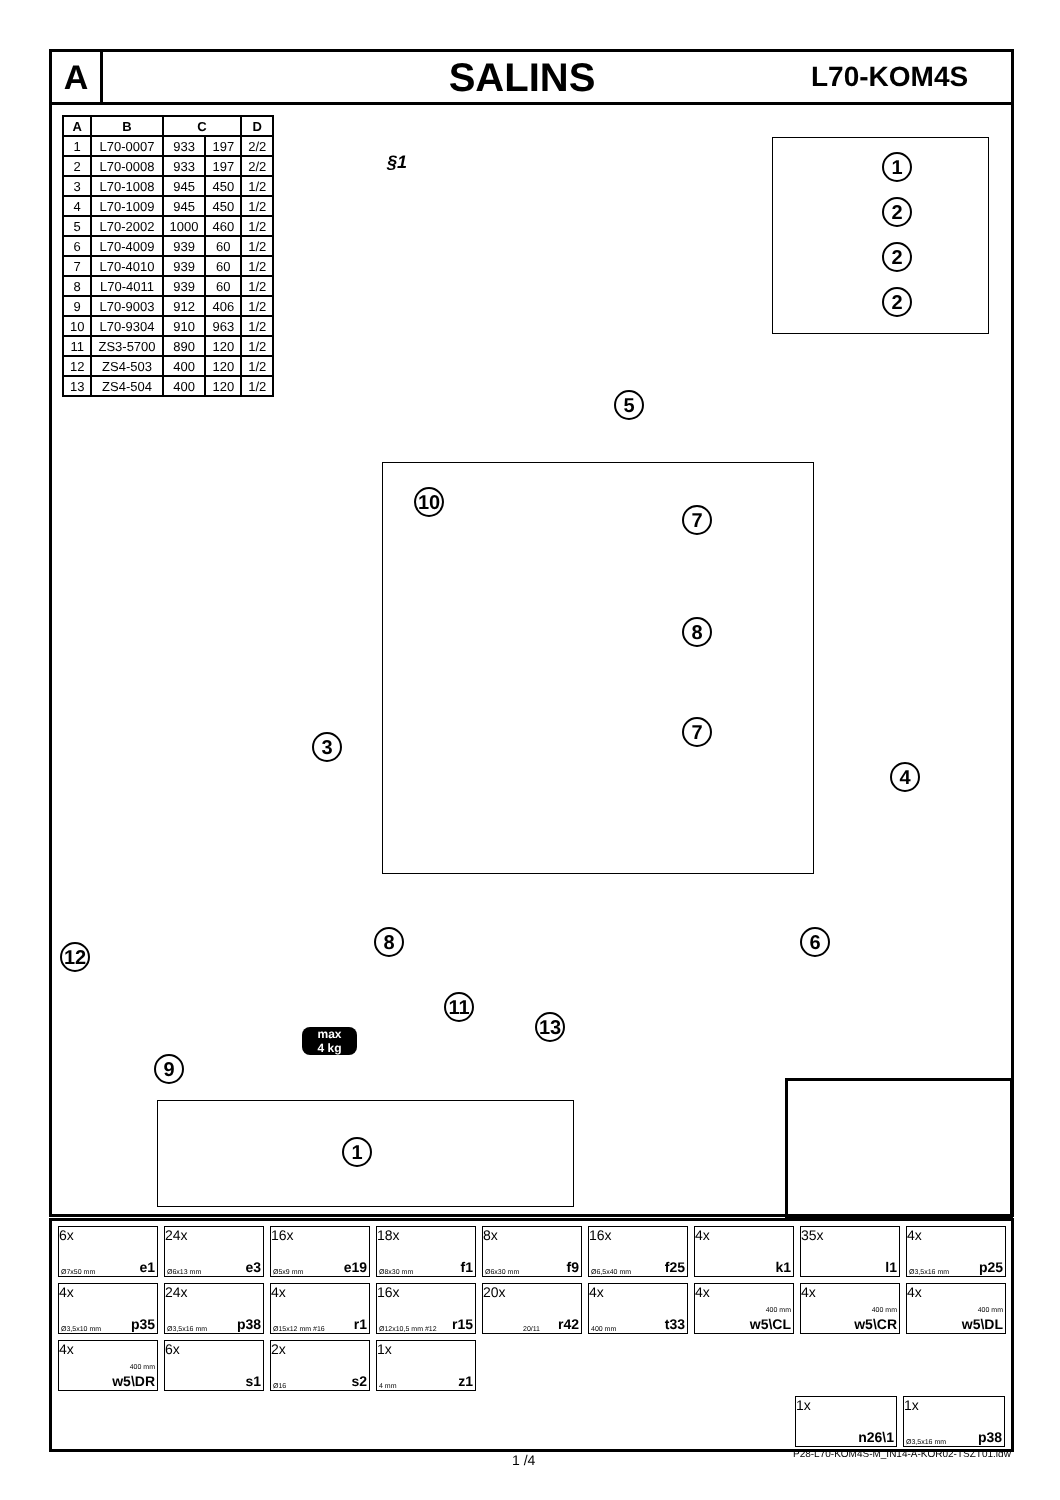A
SALINS
L70-KOM4S
| A | B | C | | D |
| --- | --- | --- | --- | --- |
| 1 | L70-0007 | 933 | 197 | 2/2 |
| 2 | L70-0008 | 933 | 197 | 2/2 |
| 3 | L70-1008 | 945 | 450 | 1/2 |
| 4 | L70-1009 | 945 | 450 | 1/2 |
| 5 | L70-2002 | 1000 | 460 | 1/2 |
| 6 | L70-4009 | 939 | 60 | 1/2 |
| 7 | L70-4010 | 939 | 60 | 1/2 |
| 8 | L70-4011 | 939 | 60 | 1/2 |
| 9 | L70-9003 | 912 | 406 | 1/2 |
| 10 | L70-9304 | 910 | 963 | 1/2 |
| 11 | ZS3-5700 | 890 | 120 | 1/2 |
| 12 | ZS4-503 | 400 | 120 | 1/2 |
| 13 | ZS4-504 | 400 | 120 | 1/2 |
§1 1
2
2
2
5
10
7
8
7
3
4
8 6
12
11
13
max
4 kg
9
1
6x
Ø7x50 mm e1
24x
Ø6x13 mm e3
16x
Ø5x9 mm e19
18x
Ø8x30 mm f1
8x
Ø6x30 mm f9
16x
Ø6,5x40 mm f25
4x
k1
35x
l1
4x
Ø3,5x16 mm p25
4x
Ø3,5x10 mm p35
24x
Ø3,5x16 mm p38
4x
Ø15x12 mm #16 r1
16x
Ø12x10,5 mm #12 r15
20x
20/11 r42
4x
400 mm t33
4x
400 mm
w5\CL
4x
400 mm
w5\CR
4x
400 mm
w5\DL
4x
400 mm
w5\DR
6x
s1
2x
Ø16 s2
1x
4 mm z1
1x
n26\1
1x
Ø3,5x16 mm p38
1 /4 P28-L70-KOM4S-M_IN14-A-KOR02-TSZT01.idw